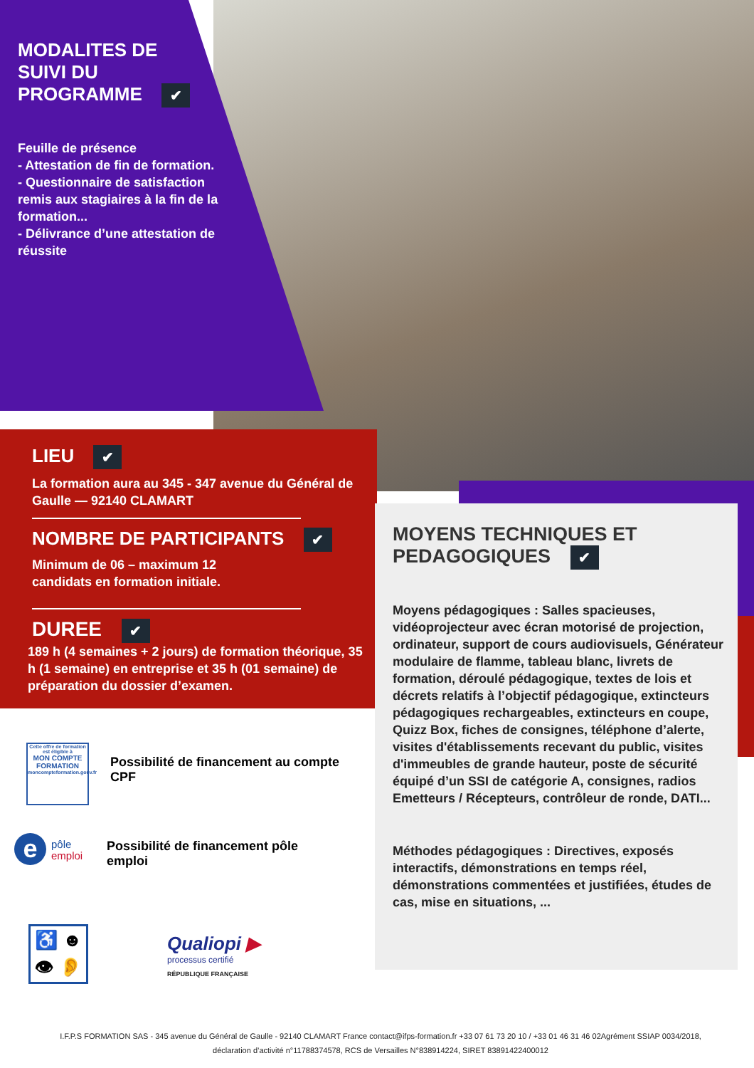MODALITES DE
SUIVI DU
PROGRAMME ✔
Feuille de présence
- Attestation de fin de formation.
- Questionnaire de satisfaction remis aux stagiaires à la fin de la formation...
- Délivrance d’une attestation de réussite
LIEU ✔
La formation aura au 345 - 347 avenue du Général de Gaulle — 92140 CLAMART
NOMBRE DE PARTICIPANTS ✔
Minimum de 06 – maximum 12
candidats en formation initiale.
DUREE ✔
189 h (4 semaines + 2 jours) de formation théorique, 35 h (1 semaine) en entreprise et 35 h (01 semaine) de préparation du dossier d’examen.
MOYENS TECHNIQUES ET
PEDAGOGIQUES ✔
Moyens pédagogiques : Salles spacieuses, vidéoprojecteur avec écran motorisé de projection, ordinateur, support de cours audiovisuels, Générateur modulaire de flamme, tableau blanc, livrets de formation, déroulé pédagogique, textes de lois et décrets relatifs à l’objectif pédagogique, extincteurs pédagogiques rechargeables, extincteurs en coupe, Quizz Box, fiches de consignes, téléphone d’alerte, visites d'établissements recevant du public, visites d'immeubles de grande hauteur, poste de sécurité équipé d’un SSI de catégorie A, consignes, radios Emetteurs / Récepteurs, contrôleur de ronde, DATI...
Méthodes pédagogiques : Directives, exposés interactifs, démonstrations en temps réel, démonstrations commentées et justifiées, études de cas, mise en situations, ...
Cette offre de formation est éligible à
MON COMPTE FORMATION
moncompteformation.gouv.fr
Possibilité de financement au compte CPF
e
pôle
emploi
Possibilité de financement pôle emploi
♿ ☻
👁 👂
Qualiopi ▶
processus certifié
RÉPUBLIQUE FRANÇAISE
I.F.P.S FORMATION SAS - 345 avenue du Général de Gaulle - 92140 CLAMART France contact@ifps-formation.fr +33 07 61 73 20 10 / +33 01 46 31 46 02Agrément SSIAP 0034/2018, déclaration d’activité n°11788374578, RCS de Versailles N°838914224, SIRET 83891422400012